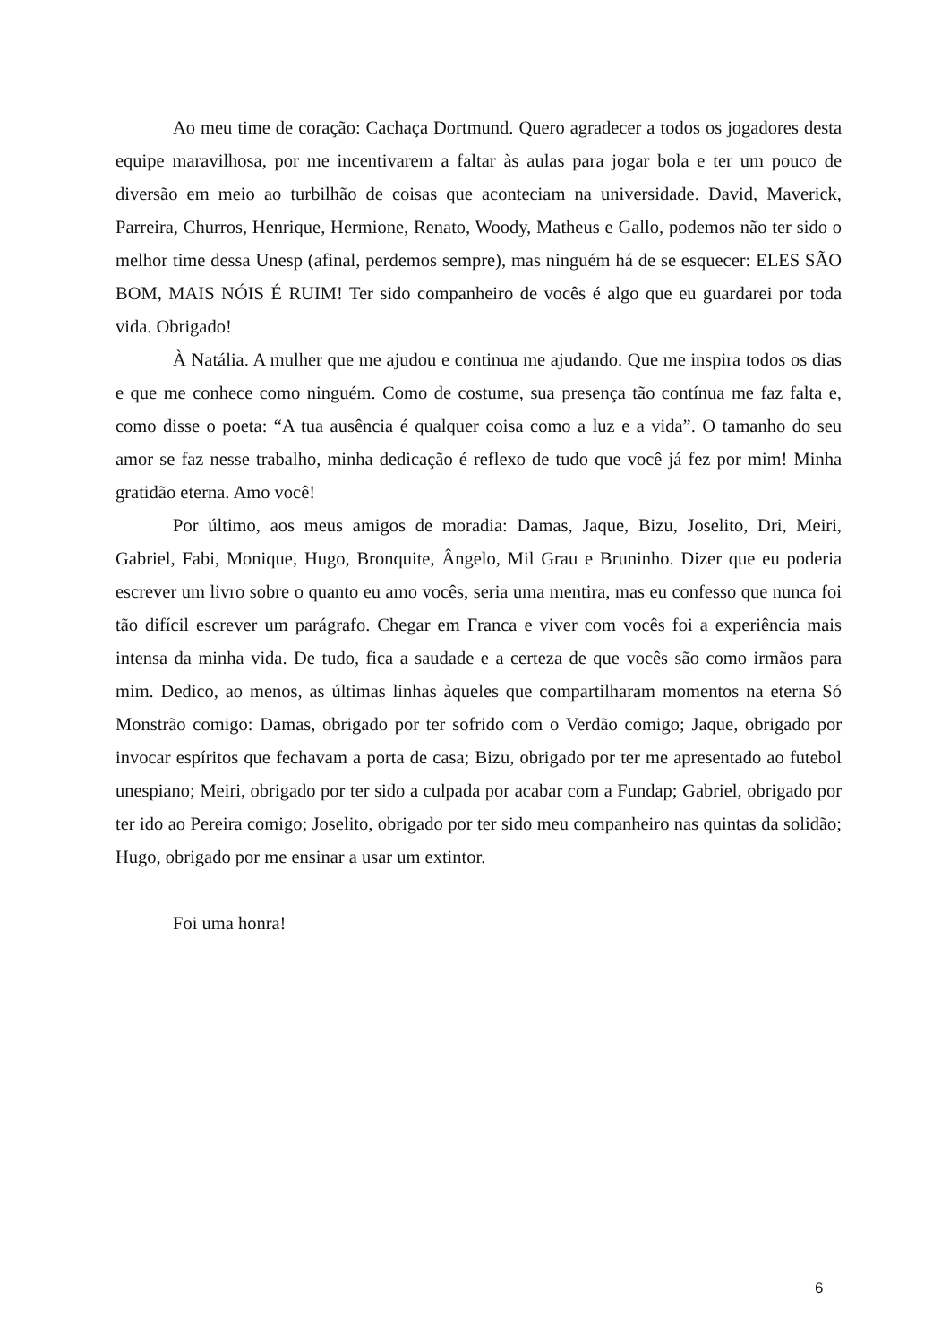Ao meu time de coração: Cachaça Dortmund. Quero agradecer a todos os jogadores desta equipe maravilhosa, por me incentivarem a faltar às aulas para jogar bola e ter um pouco de diversão em meio ao turbilhão de coisas que aconteciam na universidade. David, Maverick, Parreira, Churros, Henrique, Hermione, Renato, Woody, Matheus e Gallo, podemos não ter sido o melhor time dessa Unesp (afinal, perdemos sempre), mas ninguém há de se esquecer: ELES SÃO BOM, MAIS NÓIS É RUIM! Ter sido companheiro de vocês é algo que eu guardarei por toda vida. Obrigado!
À Natália. A mulher que me ajudou e continua me ajudando. Que me inspira todos os dias e que me conhece como ninguém. Como de costume, sua presença tão contínua me faz falta e, como disse o poeta: “A tua ausência é qualquer coisa como a luz e a vida”. O tamanho do seu amor se faz nesse trabalho, minha dedicação é reflexo de tudo que você já fez por mim! Minha gratidão eterna. Amo você!
Por último, aos meus amigos de moradia: Damas, Jaque, Bizu, Joselito, Dri, Meiri, Gabriel, Fabi, Monique, Hugo, Bronquite, Ângelo, Mil Grau e Bruninho. Dizer que eu poderia escrever um livro sobre o quanto eu amo vocês, seria uma mentira, mas eu confesso que nunca foi tão difícil escrever um parágrafo. Chegar em Franca e viver com vocês foi a experiência mais intensa da minha vida. De tudo, fica a saudade e a certeza de que vocês são como irmãos para mim. Dedico, ao menos, as últimas linhas àqueles que compartilharam momentos na eterna Só Monstrão comigo: Damas, obrigado por ter sofrido com o Verdão comigo; Jaque, obrigado por invocar espíritos que fechavam a porta de casa; Bizu, obrigado por ter me apresentado ao futebol unespiano; Meiri, obrigado por ter sido a culpada por acabar com a Fundap; Gabriel, obrigado por ter ido ao Pereira comigo; Joselito, obrigado por ter sido meu companheiro nas quintas da solidão; Hugo, obrigado por me ensinar a usar um extintor.
Foi uma honra!
6